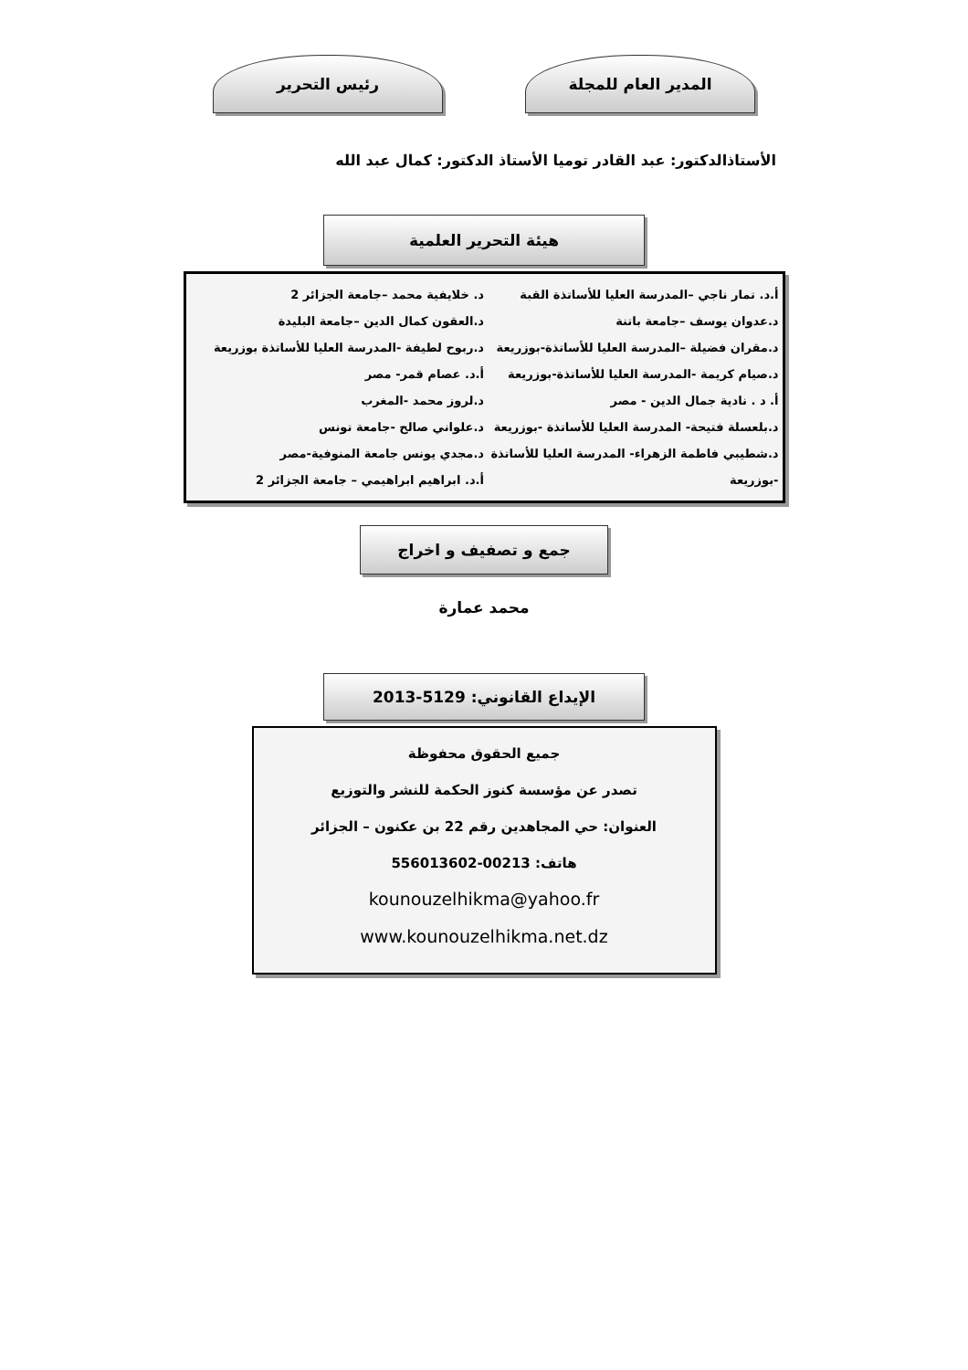المدير العام للمجلة رئيس التحرير
الأستاذالدكتور: عبد القادر توميا الأستاذ الدكتور: كمال عبد الله
هيئة التحرير العلمية
أ.د. تمار ناجي –المدرسة العليا للأساتذة القبة
د.عدوان يوسف –جامعة باتنة
د.مقران فضيلة –المدرسة العليا للأساتذة-بوزريعة
د.صيام كريمة -المدرسة العليا للأساتذة-بوزريعة
أ. د . نادية جمال الدين - مصر
د.بلعسلة فتيحة- المدرسة العليا للأساتذة -بوزريعة
د.شطيبي فاطمة الزهراء- المدرسة العليا للأساتذة -بوزريعة
د. خلايفية محمد –جامعة الجزائر 2
د.العقون كمال الدين –جامعة البليدة
د.ربوح لطيفة -المدرسة العليا للأساتذة بوزريعة
أ.د. عصام قمر- مصر
د.لروز محمد -المغرب
د.علواني صالح -جامعة تونس
د.مجدي يونس جامعة المنوفية-مصر
أ.د. ابراهيم ابراهيمي – جامعة الجزائر 2
جمع و تصفيف و اخراج
محمد عمارة
الإيداع القانوني: 5129-2013
جميع الحقوق محفوظة
تصدر عن مؤسسة كنوز الحكمة للنشر والتوزيع
العنوان: حي المجاهدين رقم 22 بن عكنون – الجزائر
هاتف: 00213-556013602
kounouzelhikma@yahoo.fr
www.kounouzelhikma.net.dz